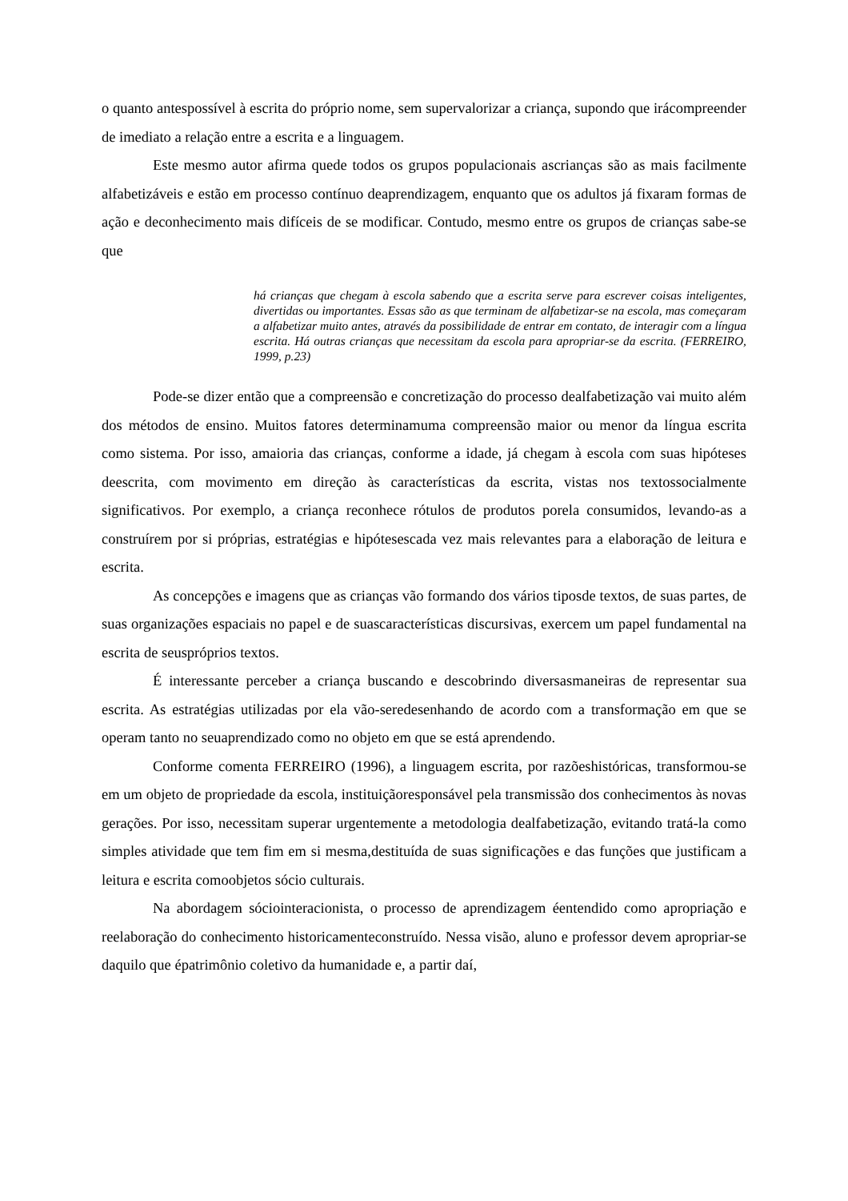o quanto antespossível à escrita do próprio nome, sem supervalorizar a criança, supondo que irácompreender de imediato a relação entre a escrita e a linguagem.
Este mesmo autor afirma quede todos os grupos populacionais ascrianças são as mais facilmente alfabetizáveis e estão em processo contínuo deaprendizagem, enquanto que os adultos já fixaram formas de ação e deconhecimento mais difíceis de se modificar. Contudo, mesmo entre os grupos de crianças sabe-se que
há crianças que chegam à escola sabendo que a escrita serve para escrever coisas inteligentes, divertidas ou importantes. Essas são as que terminam de alfabetizar-se na escola, mas começaram a alfabetizar muito antes, através da possibilidade de entrar em contato, de interagir com a língua escrita. Há outras crianças que necessitam da escola para apropriar-se da escrita. (FERREIRO, 1999, p.23)
Pode-se dizer então que a compreensão e concretização do processo dealfabetização vai muito além dos métodos de ensino. Muitos fatores determinamuma compreensão maior ou menor da língua escrita como sistema. Por isso, amaioria das crianças, conforme a idade, já chegam à escola com suas hipóteses deescrita, com movimento em direção às características da escrita, vistas nos textossocialmente significativos. Por exemplo, a criança reconhece rótulos de produtos porela consumidos, levando-as a construírem por si próprias, estratégias e hipótesescada vez mais relevantes para a elaboração de leitura e escrita.
As concepções e imagens que as crianças vão formando dos vários tiposde textos, de suas partes, de suas organizações espaciais no papel e de suascaracterísticas discursivas, exercem um papel fundamental na escrita de seuspróprios textos.
É interessante perceber a criança buscando e descobrindo diversasmaneiras de representar sua escrita. As estratégias utilizadas por ela vão-seredesenhando de acordo com a transformação em que se operam tanto no seuaprendizado como no objeto em que se está aprendendo.
Conforme comenta FERREIRO (1996), a linguagem escrita, por razõeshistóricas, transformou-se em um objeto de propriedade da escola, instituiçãoresponsável pela transmissão dos conhecimentos às novas gerações. Por isso, necessitam superar urgentemente a metodologia dealfabetização, evitando tratá-la como simples atividade que tem fim em si mesma,destituída de suas significações e das funções que justificam a leitura e escrita comoobjetos sócio culturais.
Na abordagem sóciointeracionista, o processo de aprendizagem éentendido como apropriação e reelaboração do conhecimento historicamenteconstruído. Nessa visão, aluno e professor devem apropriar-se daquilo que épatrimônio coletivo da humanidade e, a partir daí,